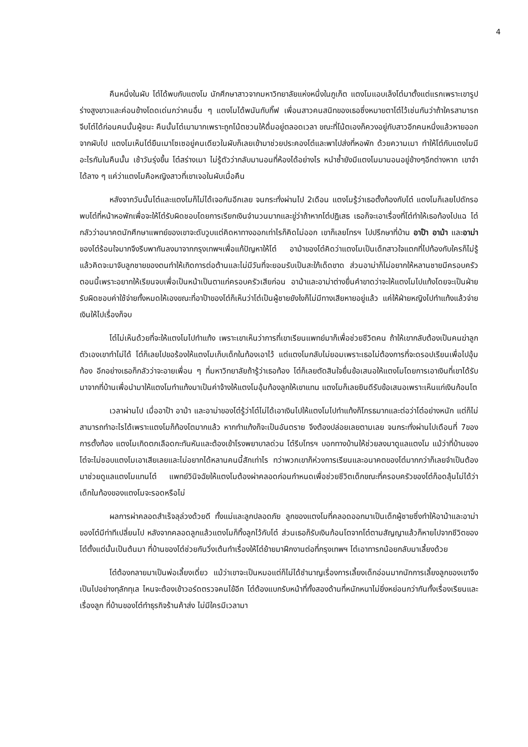4
คืนหนึ่งในผับ โต๋ได้พบกับแตงโม นักศึกษาสาวจากมหาวิทยาลัยแห่งหนึ่งในภูเก็ต แตงโมแอบเล็งโต๋มาตั้งแต่แรกเพราะเขารูปร่างสูงขาวและค่อนข้างโดดเด่นกว่าคนอื่น ๆ แตงโมได้พนันกับกิ๊ฟ เพื่อนสาวคนสนิทของเธอซึ่งหมายตาโต๋ไว้เช่นกันว่าถ้าใครสามารถจีบโต๋ได้ก่อนคนนั้นผู้ชนะ คืนนั้นโต๋เมามากเพราะถูกโน้ตชวนให้ดื่มอยู่ตลอดเวลา ขณะที่โน้ตเองก็ควงอยู่กับสาวอีกคนหนึ่งแล้วหายออกจากผับไป แตงโมเห็นโต๋ยืนเมาโซเซอยู่คนเดียวในผับก็เลยเข้ามาช่วยประคองโต๋และพาไปส่งที่หอพัก ด้วยความเมา ทำให้โต๋กับแตงโมมีอะไรกันในคืนนั้น เช้าวันรุ่งขึ้น โต๋สร่างเมา ไม่รู้ตัวว่ากลับมานอนที่ห้องได้อย่างไร หนำซ้ำยังมีแตงโมมานอนอยู่ข้างๆอีกต่างหาก เขาจำได้ลาง ๆ แค่ว่าแตงโมคือหญิงสาวที่เขาเจอในผับเมื่อคืน
หลังจากวันนั้นโต๋และแตงโมก็ไม่ได้เจอกันอีกเลย จนกระทั่งผ่านไป 2เดือน แตงโมรู้ว่าเธอตั้งท้องกับโต๋ แตงโมก็เลยไปดักรอพบโต๋ที่หน้าหอพักเพื่อจะให้โต๋รับผิดชอบโดยการเรียกเงินจำนวนมากและขู่ว่าถ้าหากโต๋ปฏิเสธ เธอก็จะเอาเรื่องที่โต๋ทำให้เธอท้องไปแฉ โต๋กลัวว่าอนาคตนักศึกษาแพทย์ของเขาจะดับวูบแต่คิดหาทางออกเท่าไรก็คิดไม่ออก เขาก็เลยโทรฯ ไปปรึกษาที่บ้าน อาป๊า อาม้า และอาม่าของโต๋ร้อนใจมากจึงรีบพากันลงมาจากกรุงเทพฯเพื่อแก้ปัญหาให้โต๋ อาม้าของโต๋คิดว่าแตงโมเป็นเด็กสาวใจแตกที่ไปท้องกับใครก็ไม่รู้แล้วคิดจะมาจับลูกชายของตนทำให้เกิดการต่อต้านและไม่มีวันที่จะยอมรับเป็นสะใภ้เด็ดขาด ส่วนอาม่าก็ไม่อยากให้หลานชายมีครอบครัวตอนนี้เพราะอยากให้เรียนจบเพื่อเป็นหน้าเป็นตาแก่ครอบครัวเสียก่อน อาม้าและอาม่าต่างยื่นคำขาดว่าจะให้แตงโมไปแท้งโดยจะเป็นฝ่ายรับผิดชอบค่าใช้จ่ายทั้งหมดให้เองขณะที่อาป๊าของโต๋ก็เห็นว่าโต๋เป็นผู้ชายยังไงก็ไม่มีทางเสียหายอยู่แล้ว แค่ให้ฝ่ายหญิงไปทำแท้งแล้วจ่ายเงินให้ไปเรื่องก็จบ
โต๋ไม่เห็นด้วยที่จะให้แตงโมไปทำแท้ง เพราะเขาเห็นว่าการที่เขาเรียนแพทย์มาก็เพื่อช่วยชีวิตคน ถ้าให้เขากลับต้องเป็นคนฆ่าลูกตัวเองเขาทำไม่ได้ โต๋ก็เลยไปขอร้องให้แตงโมเก็บเด็กในท้องเอาไว้ แต่แตงโมกลับไม่ยอมเพราะเธอไม่ต้องการที่จะดรอปเรียนเพื่อไปอุ้มท้อง อีกอย่างเธอก็กลัวว่าจะอายเพื่อน ๆ ที่มหาวิทยาลัยถ้ารู้ว่าเธอท้อง โต๋ก็เลยตัดสินใจยื่นข้อเสนอให้แตงโมโดยการเอาเงินที่เขาได้รับมาจากที่บ้านเพื่อนำมาให้แตงโมทำแท้งมาเป็นค่าจ้างให้แตงโมอุ้มท้องลูกให้เขาแทน แตงโมก็เลยยินดีรับข้อเสนอเพราะเห็นแก่เงินก้อนโต
เวลาผ่านไป เมื่ออาป๊า อาม้า และอาม่าของโต๋รู้ว่าโต๋ไม่ได้เอาเงินไปให้แตงโมไปทำแท้งก็โกรธมากและต่อว่าโต๋อย่างหนัก แต่ก็ไม่สามารถทำอะไรได้เพราะแตงโมก็ท้องโตมากแล้ว หากทำแท้งก็จะเป็นอันตราย จึงต้องปล่อยเลยตามเลย จนกระทั่งผ่านไปเดือนที่ 7ของการตั้งท้อง แตงโมเกิดตกเลือดกะทันหันและต้องเข้าโรงพยาบาลด่วน โต๋รีบโทรฯ บอกทางบ้านให้ช่วยลงมาดูแลแตงโม แม้ว่าที่บ้านของโต๋จะไม่ชอบแตงโมเอาเสียเลยและไม่อยากได้หลานคนนี้สักเท่าไร ทว่าพวกเขาก็ห่วงการเรียนและอนาคตของโต๋มากกว่าก็เลยจำเป็นต้องมาช่วยดูแลแตงโมแทนโต๋ แพทย์วินิจฉัยให้แตงโมต้องผ่าคลอดก่อนกำหนดเพื่อช่วยชีวิตเด็กขณะที่ครอบครัวของโต๋ก็อดลุ้นไม่ได้ว่าเด็กในท้องของแตงโมจะรอดหรือไม่
ผลการผ่าคลอดสำเร็จลุล่วงด้วยดี ทั้งแม่และลูกปลอดภัย ลูกของแตงโมที่คลอดออกมาเป็นเด็กผู้ชายซึ่งทำให้อาม้าและอาม่าของโต๋มีท่าทีเปลี่ยนไป หลังจากคลอดลูกแล้วแตงโมก็ทิ้งลูกไว้กับโต๋ ส่วนเธอก็รับเงินก้อนโตจากโต๋ตามสัญญาแล้วก็หายไปจากชีวิตของโต๋ตั้งแต่นั้นเป็นต้นมา ที่บ้านของโต๋ช่วยกันวิ่งเต้นทำเรื่องให้โต๋ย้ายมาฝึกงานต่อที่กรุงเทพฯ โต๋เอาทารกน้อยกลับมาเลี้ยงด้วย
โต๋ต้องกลายมาเป็นพ่อเลี้ยงเดี่ยว แม้ว่าเขาจะเป็นหมอแต่ก็ไม่ได้ชำนาญเรื่องการเลี้ยงเด็กอ่อนมากนักการเลี้ยงลูกของเขาจึงเป็นไปอย่างทุลักทุเล ไหนจะต้องเข้าวอร์ดตรวจคนไข้อีก โต๋ต้องแบกรับหน้าที่ทั้งสองด้านที่หนักหนาไม่ยิ่งหย่อนกว่ากันทั้งเรื่องเรียนและเรื่องลูก ที่บ้านของโต๋ทำธุรกิจร้านค้าส่ง ไม่มีใครมีเวลามา